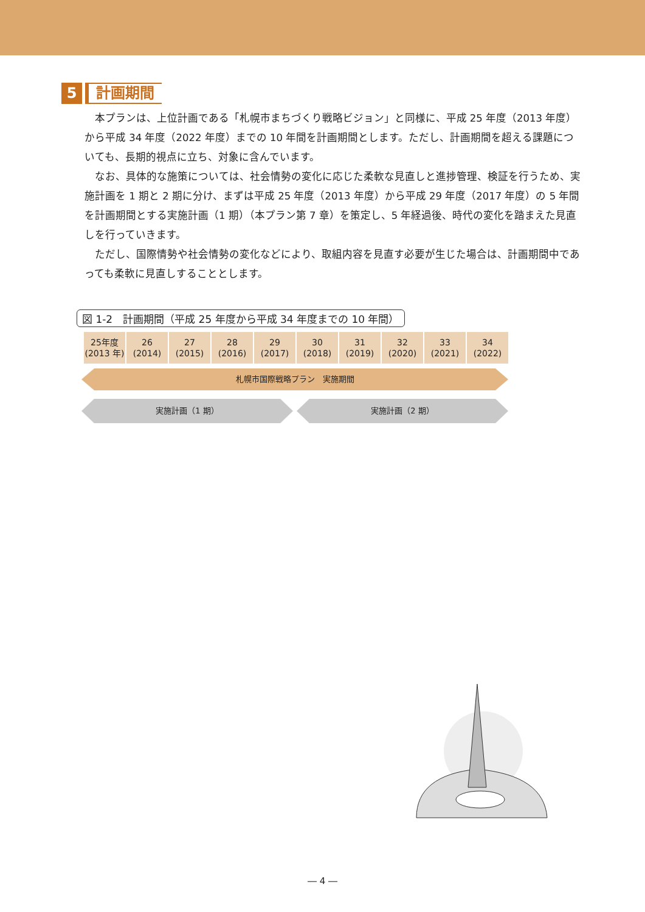5 計画期間
本プランは、上位計画である「札幌市まちづくり戦略ビジョン」と同様に、平成 25 年度（2013 年度）から平成 34 年度（2022 年度）までの 10 年間を計画期間とします。ただし、計画期間を超える課題についても、長期的視点に立ち、対象に含んでいます。
なお、具体的な施策については、社会情勢の変化に応じた柔軟な見直しと進捗管理、検証を行うため、実施計画を 1 期と 2 期に分け、まずは平成 25 年度（2013 年度）から平成 29 年度（2017 年度）の 5 年間を計画期間とする実施計画（1 期）（本プラン第 7 章）を策定し、5 年経過後、時代の変化を踏まえた見直しを行っていきます。
ただし、国際情勢や社会情勢の変化などにより、取組内容を見直す必要が生じた場合は、計画期間中であっても柔軟に見直しすることとします。
図 1-2　計画期間（平成 25 年度から平成 34 年度までの 10 年間）
| 25年度 (2013 年) | 26 (2014) | 27 (2015) | 28 (2016) | 29 (2017) | 30 (2018) | 31 (2019) | 32 (2020) | 33 (2021) | 34 (2022) |
札幌市国際戦略プラン　実施期間
実施計画（1 期） 実施計画（2 期）
― 4 ―